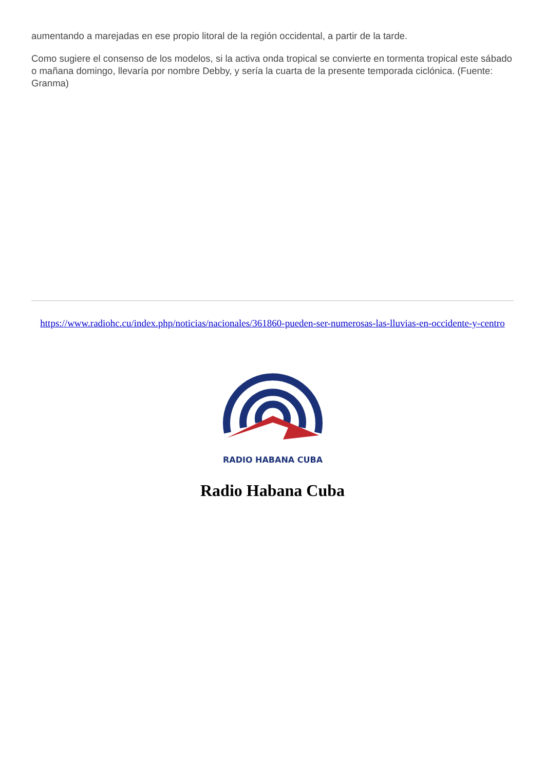aumentando a marejadas en ese propio litoral de la región occidental, a partir de la tarde.
Como sugiere el consenso de los modelos, si la activa onda tropical se convierte en tormenta tropical este sábado o mañana domingo, llevaría por nombre Debby, y sería la cuarta de la presente temporada ciclónica. (Fuente: Granma)
https://www.radiohc.cu/index.php/noticias/nacionales/361860-pueden-ser-numerosas-las-lluvias-en-occidente-y-centro
RADIO HABANA CUBA
Radio Habana Cuba